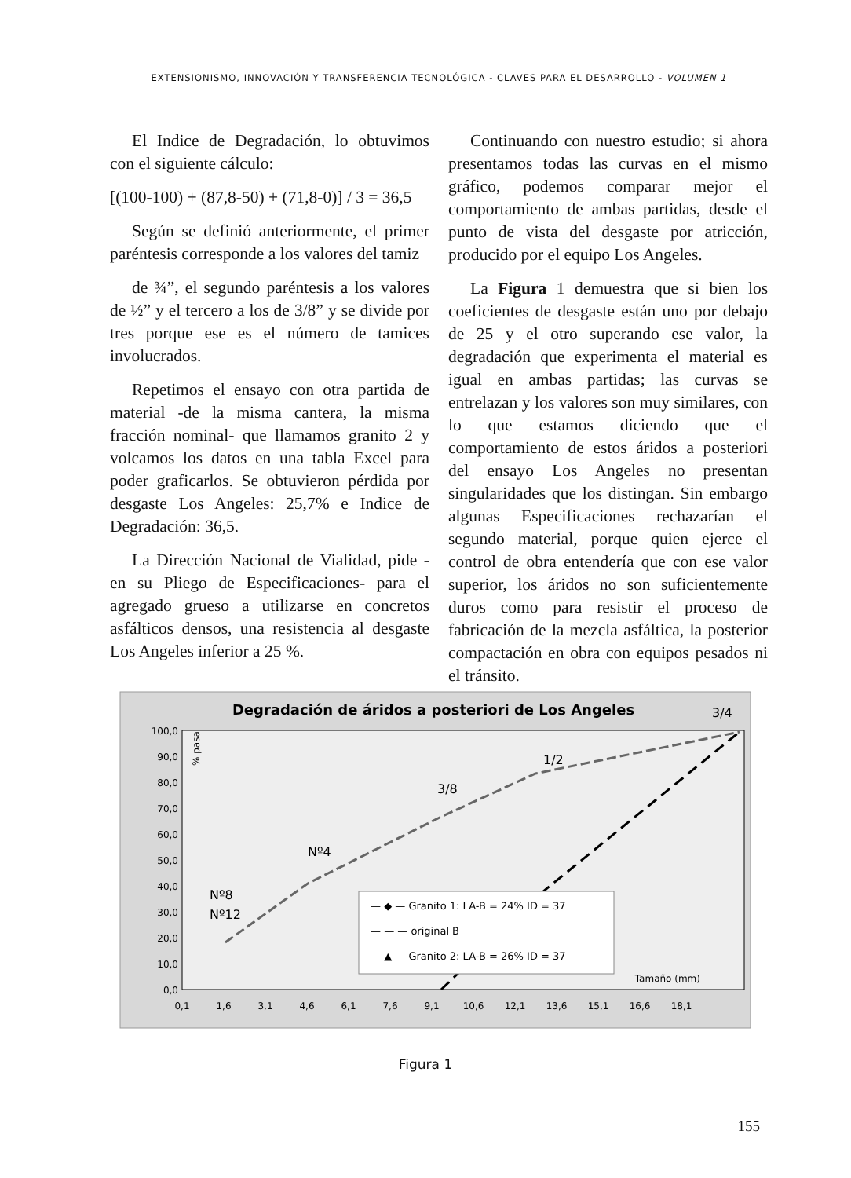EXTENSIONISMO, INNOVACIÓN Y TRANSFERENCIA TECNOLÓGICA - CLAVES PARA EL DESARROLLO - VOLUMEN 1
El Indice de Degradación, lo obtuvimos con el siguiente cálculo:
[(100-100) + (87,8-50) + (71,8-0)] / 3 = 36,5
Según se definió anteriormente, el primer paréntesis corresponde a los valores del tamiz
de ¾”, el segundo paréntesis a los valores de ½” y el tercero a los de 3/8” y se divide por tres porque ese es el número de tamices involucrados.
Repetimos el ensayo con otra partida de material -de la misma cantera, la misma fracción nominal- que llamamos granito 2 y volcamos los datos en una tabla Excel para poder graficarlos. Se obtuvieron pérdida por desgaste Los Angeles: 25,7% e Indice de Degradación: 36,5.
La Dirección Nacional de Vialidad, pide -en su Pliego de Especificaciones- para el agregado grueso a utilizarse en concretos asfálticos densos, una resistencia al desgaste Los Angeles inferior a 25 %.
Continuando con nuestro estudio; si ahora presentamos todas las curvas en el mismo gráfico, podemos comparar mejor el comportamiento de ambas partidas, desde el punto de vista del desgaste por atricción, producido por el equipo Los Angeles.
La Figura 1 demuestra que si bien los coeficientes de desgaste están uno por debajo de 25 y el otro superando ese valor, la degradación que experimenta el material es igual en ambas partidas; las curvas se entrelazan y los valores son muy similares, con lo que estamos diciendo que el comportamiento de estos áridos a posteriori del ensayo Los Angeles no presentan singularidades que los distingan. Sin embargo algunas Especificaciones rechazarían el segundo material, porque quien ejerce el control de obra entendería que con ese valor superior, los áridos no son suficientemente duros como para resistir el proceso de fabricación de la mezcla asfáltica, la posterior compactación en obra con equipos pesados ni el tránsito.
Degradación de áridos a posteriori de Los Angeles
3/4
100,0
90,0
80,0
70,0
60,0
50,0
40,0
30,0
20,0
10,0
0,0
0,1
1,6
3,1
4,6
6,1
7,6
9,1
10,6
12,1
13,6
15,1
16,6
18,1
Tamaño (mm)
% pasa
1/2
3/8
Nº4
Nº8
Nº12
— ◆ — Granito 1: LA-B = 24% ID = 37
— — — original B
— ▲ — Granito 2: LA-B = 26% ID = 37
Figura 1
155